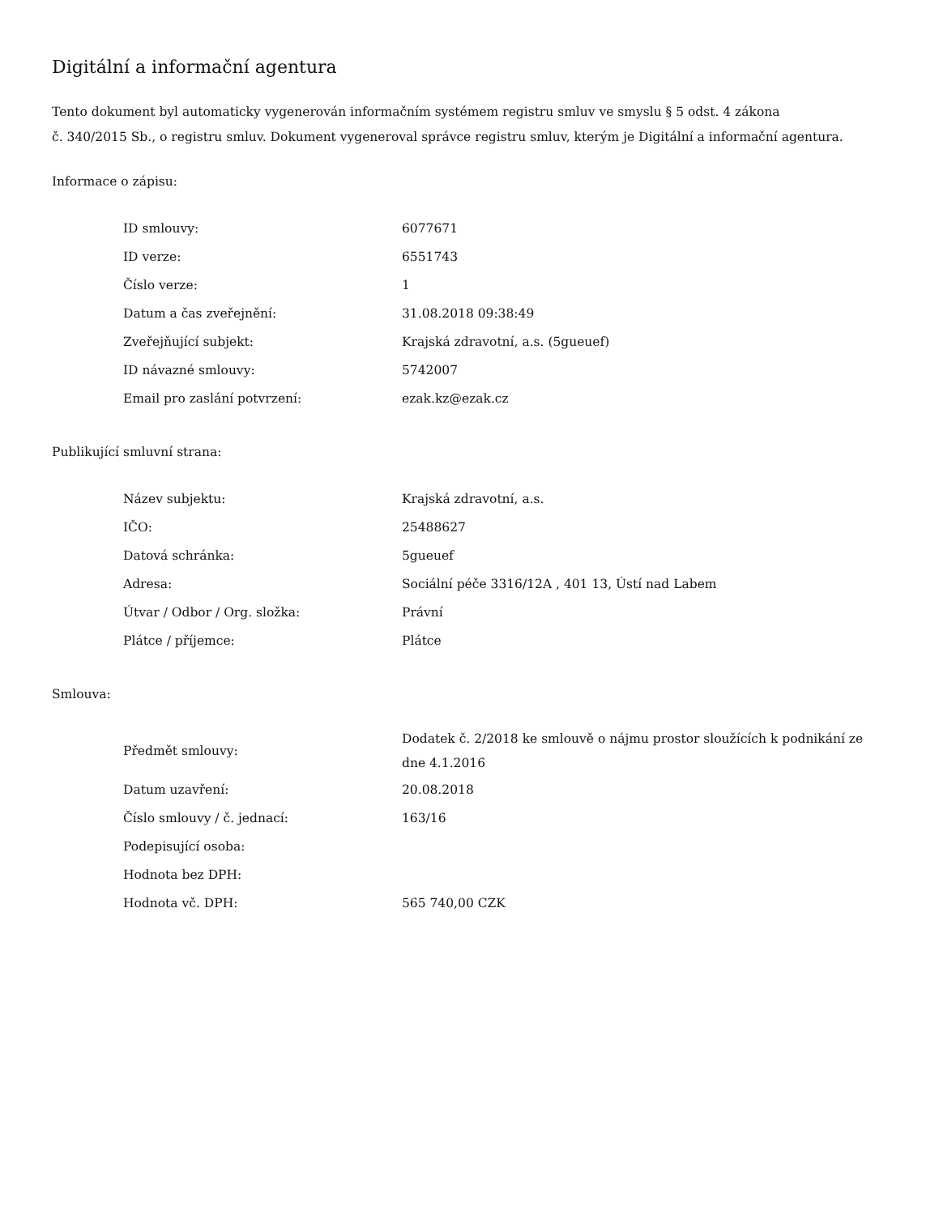Digitální a informační agentura
Tento dokument byl automaticky vygenerován informačním systémem registru smluv ve smyslu § 5 odst. 4 zákona
č. 340/2015 Sb., o registru smluv. Dokument vygeneroval správce registru smluv, kterým je Digitální a informační agentura.
Informace o zápisu:
| ID smlouvy: | 6077671 |
| ID verze: | 6551743 |
| Číslo verze: | 1 |
| Datum a čas zveřejnění: | 31.08.2018 09:38:49 |
| Zveřejňující subjekt: | Krajská zdravotní, a.s. (5gueuef) |
| ID návazné smlouvy: | 5742007 |
| Email pro zaslání potvrzení: | ezak.kz@ezak.cz |
Publikující smluvní strana:
| Název subjektu: | Krajská zdravotní, a.s. |
| IČO: | 25488627 |
| Datová schránka: | 5gueuef |
| Adresa: | Sociální péče 3316/12A , 401 13, Ústí nad Labem |
| Útvar / Odbor / Org. složka: | Právní |
| Plátce / příjemce: | Plátce |
Smlouva:
| Předmět smlouvy: | Dodatek č. 2/2018 ke smlouvě o nájmu prostor sloužících k podnikání ze dne 4.1.2016 |
| Datum uzavření: | 20.08.2018 |
| Číslo smlouvy / č. jednací: | 163/16 |
| Podepisující osoba: | |
| Hodnota bez DPH: | |
| Hodnota vč. DPH: | 565 740,00 CZK |